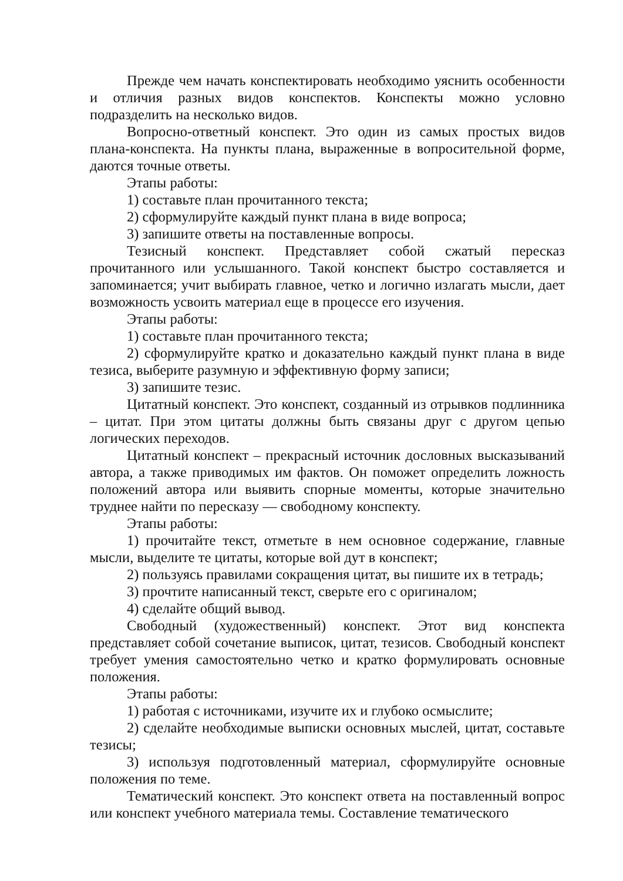Прежде чем начать конспектировать необходимо уяснить особенности и отличия разных видов конспектов. Конспекты можно условно подразделить на несколько видов.
Вопросно-ответный конспект. Это один из самых простых видов плана-конспекта. На пункты плана, выраженные в вопросительной форме, даются точные ответы.
Этапы работы:
1) составьте план прочитанного текста;
2) сформулируйте каждый пункт плана в виде вопроса;
3) запишите ответы на поставленные вопросы.
Тезисный конспект. Представляет собой сжатый пересказ прочитанного или услышанного. Такой конспект быстро составляется и запоминается; учит выбирать главное, четко и логично излагать мысли, дает возможность усвоить материал еще в процессе его изучения.
Этапы работы:
1) составьте план прочитанного текста;
2) сформулируйте кратко и доказательно каждый пункт плана в виде тезиса, выберите разумную и эффективную форму записи;
3) запишите тезис.
Цитатный конспект. Это конспект, созданный из отрывков подлинника – цитат. При этом цитаты должны быть связаны друг с другом цепью логических переходов.
Цитатный конспект – прекрасный источник дословных высказываний автора, а также приводимых им фактов. Он поможет определить ложность положений автора или выявить спорные моменты, которые значительно труднее найти по пересказу — свободному конспекту.
Этапы работы:
1) прочитайте текст, отметьте в нем основное содержание, главные мысли, выделите те цитаты, которые вой дут в конспект;
2) пользуясь правилами сокращения цитат, вы пишите их в тетрадь;
3) прочтите написанный текст, сверьте его с оригиналом;
4) сделайте общий вывод.
Свободный (художественный) конспект. Этот вид конспекта представляет собой сочетание выписок, цитат, тезисов. Свободный конспект требует умения самостоятельно четко и кратко формулировать основные положения.
Этапы работы:
1) работая с источниками, изучите их и глубоко осмыслите;
2) сделайте необходимые выписки основных мыслей, цитат, составьте тезисы;
3) используя подготовленный материал, сформулируйте основные положения по теме.
Тематический конспект. Это конспект ответа на поставленный вопрос или конспект учебного материала темы. Составление тематического